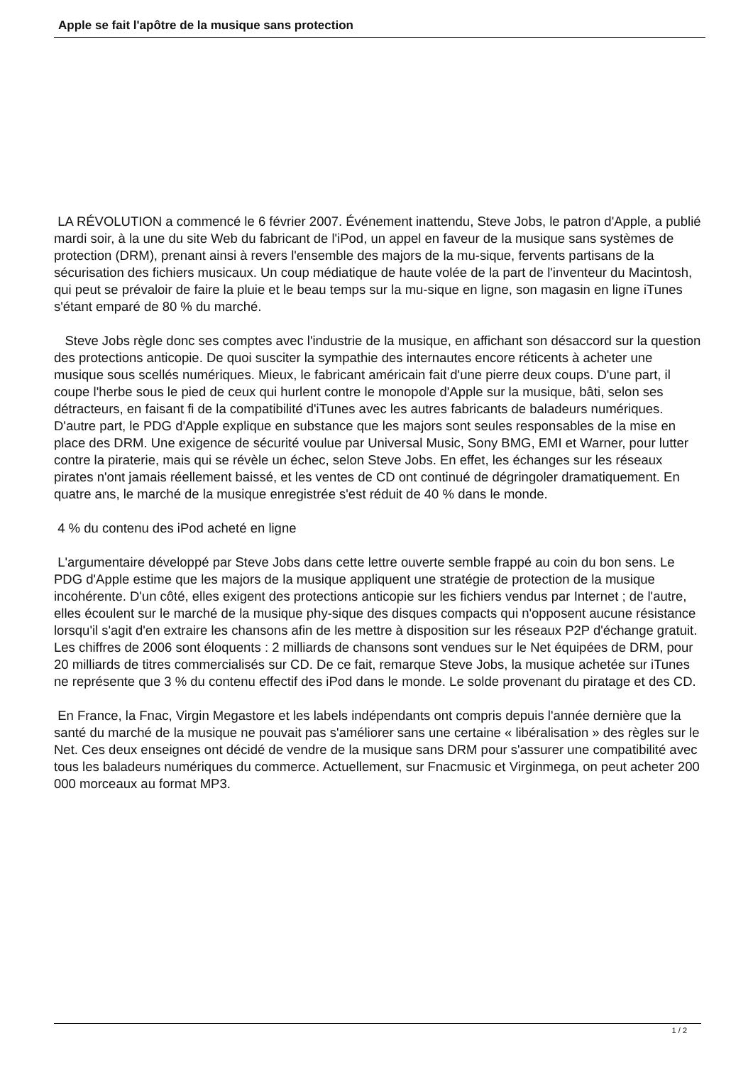Apple se fait l'apôtre de la musique sans protection
LA RÉVOLUTION a commencé le 6 février 2007. Événement inattendu, Steve Jobs, le patron d'Apple, a publié mardi soir, à la une du site Web du fabricant de l'iPod, un appel en faveur de la musique sans systèmes de protection (DRM), prenant ainsi à revers l'ensemble des majors de la mu-sique, fervents partisans de la sécurisation des fichiers musicaux. Un coup médiatique de haute volée de la part de l'inventeur du Macintosh, qui peut se prévaloir de faire la pluie et le beau temps sur la mu-sique en ligne, son magasin en ligne iTunes s'étant emparé de 80 % du marché.
Steve Jobs règle donc ses comptes avec l'industrie de la musique, en affichant son désaccord sur la question des protections anticopie. De quoi susciter la sympathie des internautes encore réticents à acheter une musique sous scellés numériques. Mieux, le fabricant américain fait d'une pierre deux coups. D'une part, il coupe l'herbe sous le pied de ceux qui hurlent contre le monopole d'Apple sur la musique, bâti, selon ses détracteurs, en faisant fi de la compatibilité d'iTunes avec les autres fabricants de baladeurs numériques. D'autre part, le PDG d'Apple explique en substance que les majors sont seules responsables de la mise en place des DRM. Une exigence de sécurité voulue par Universal Music, Sony BMG, EMI et Warner, pour lutter contre la piraterie, mais qui se révèle un échec, selon Steve Jobs. En effet, les échanges sur les réseaux pirates n'ont jamais réellement baissé, et les ventes de CD ont continué de dégringoler dramatiquement. En quatre ans, le marché de la musique enregistrée s'est réduit de 40 % dans le monde.
4 % du contenu des iPod acheté en ligne
L'argumentaire développé par Steve Jobs dans cette lettre ouverte semble frappé au coin du bon sens. Le PDG d'Apple estime que les majors de la musique appliquent une stratégie de protection de la musique incohérente. D'un côté, elles exigent des protections anticopie sur les fichiers vendus par Internet ; de l'autre, elles écoulent sur le marché de la musique phy-sique des disques compacts qui n'opposent aucune résistance lorsqu'il s'agit d'en extraire les chansons afin de les mettre à disposition sur les réseaux P2P d'échange gratuit. Les chiffres de 2006 sont éloquents : 2 milliards de chansons sont vendues sur le Net équipées de DRM, pour 20 milliards de titres commercialisés sur CD. De ce fait, remarque Steve Jobs, la musique achetée sur iTunes ne représente que 3 % du contenu effectif des iPod dans le monde. Le solde provenant du piratage et des CD.
En France, la Fnac, Virgin Megastore et les labels indépendants ont compris depuis l'année dernière que la santé du marché de la musique ne pouvait pas s'améliorer sans une certaine « libéralisation » des règles sur le Net. Ces deux enseignes ont décidé de vendre de la musique sans DRM pour s'assurer une compatibilité avec tous les baladeurs numériques du commerce. Actuellement, sur Fnacmusic et Virginmega, on peut acheter 200 000 morceaux au format MP3.
1 / 2